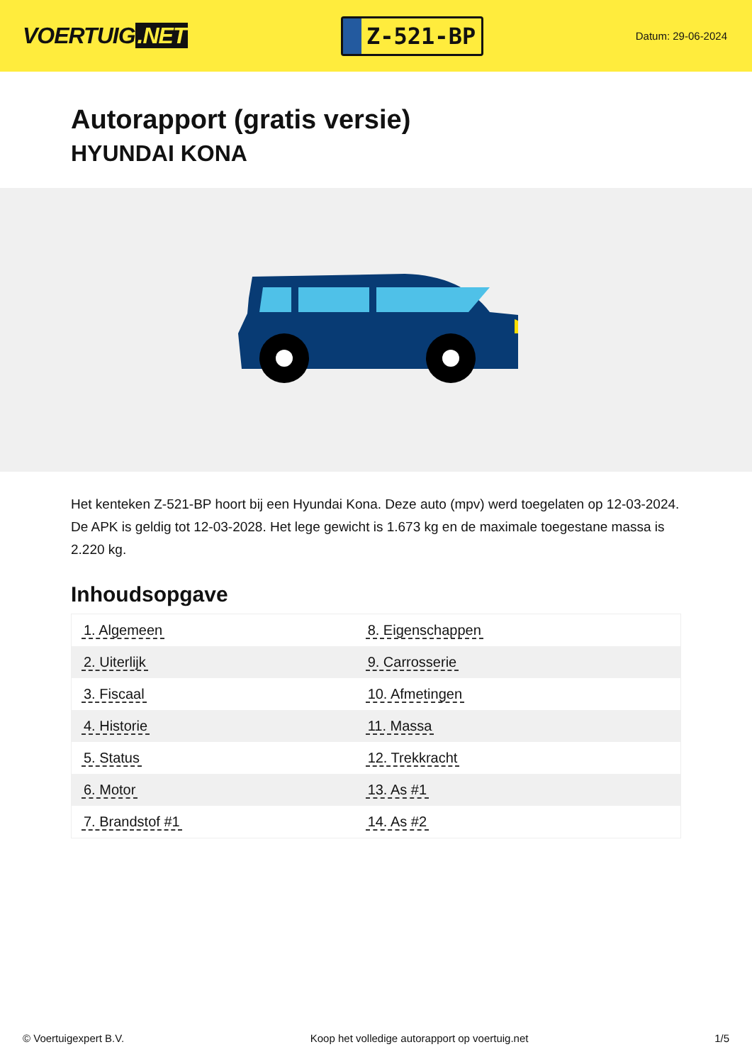VOERTUIG.NET
Z-521-BP
Datum: 29-06-2024
Autorapport (gratis versie)
HYUNDAI KONA
Het kenteken Z-521-BP hoort bij een Hyundai Kona. Deze auto (mpv) werd toegelaten op 12-03-2024. De APK is geldig tot 12-03-2028. Het lege gewicht is 1.673 kg en de maximale toegestane massa is 2.220 kg.
Inhoudsopgave
| 1. Algemeen | 8. Eigenschappen |
| 2. Uiterlijk | 9. Carrosserie |
| 3. Fiscaal | 10. Afmetingen |
| 4. Historie | 11. Massa |
| 5. Status | 12. Trekkracht |
| 6. Motor | 13. As #1 |
| 7. Brandstof #1 | 14. As #2 |
© Voertuigexpert B.V. Koop het volledige autorapport op voertuig.net 1/5